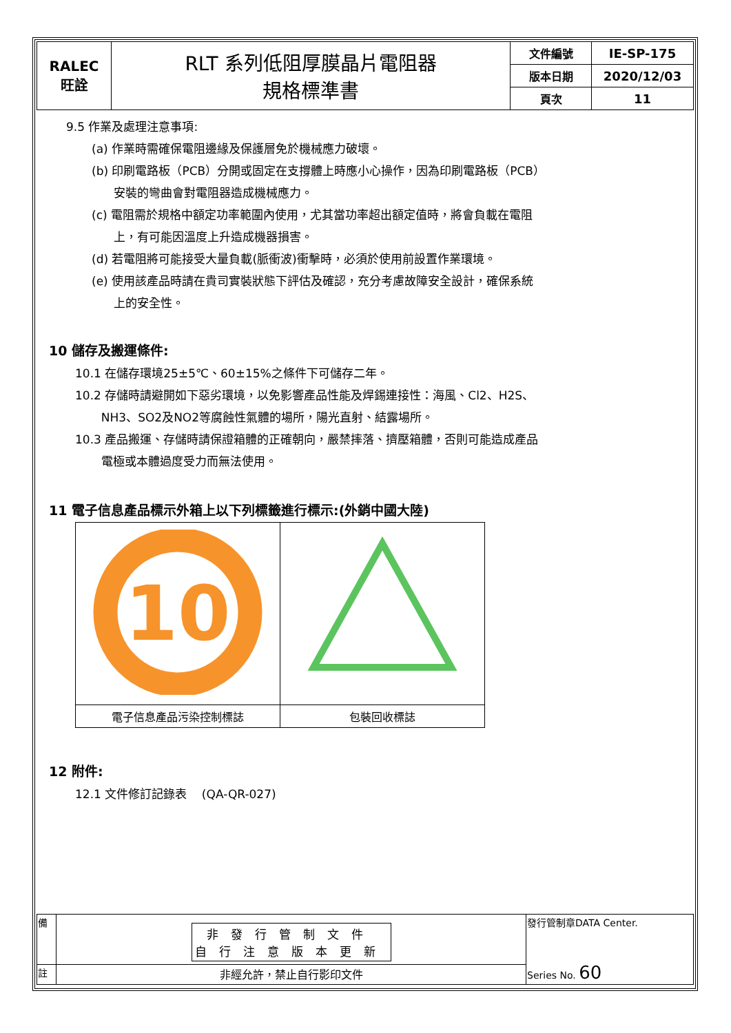| RALEC 旺詮 | RLT 系列低阻厚膜晶片電阻器 規格標準書 | 文件編號 | IE-SP-175 |
| | | 版本日期 | 2020/12/03 |
| | | 頁次 | 11 |
9.5 作業及處理注意事項:
(a) 作業時需確保電阻邊緣及保護層免於機械應力破壞。
(b) 印刷電路板（PCB）分開或固定在支撐體上時應小心操作，因為印刷電路板（PCB）
安裝的彎曲會對電阻器造成機械應力。
(c) 電阻需於規格中額定功率範圍內使用，尤其當功率超出額定值時，將會負載在電阻
上，有可能因溫度上升造成機器損害。
(d) 若電阻將可能接受大量負載(脈衝波)衝擊時，必須於使用前設置作業環境。
(e) 使用該產品時請在貴司實裝狀態下評估及確認，充分考慮故障安全設計，確保系統
上的安全性。
10 儲存及搬運條件:
10.1 在儲存環境25±5℃、60±15%之條件下可儲存二年。
10.2 存儲時請避開如下惡劣環境，以免影響產品性能及焊錫連接性：海風、Cl2、H2S、
NH3、SO2及NO2等腐蝕性氣體的場所，陽光直射、結露場所。
10.3 產品搬運、存儲時請保證箱體的正確朝向，嚴禁摔落、擠壓箱體，否則可能造成產品
電極或本體過度受力而無法使用。
11 電子信息產品標示外箱上以下列標籤進行標示:(外銷中國大陸)
| 10 | |
| 電子信息產品污染控制標誌 | 包裝回收標誌 |
12 附件:
12.1 文件修訂記錄表 (QA-QR-027)
| 備 | 非發行管制文件 自行注意版本更新 | 發行管制章DATA Center. Series No. 60 |
| 註 | 非經允許，禁止自行影印文件 | |